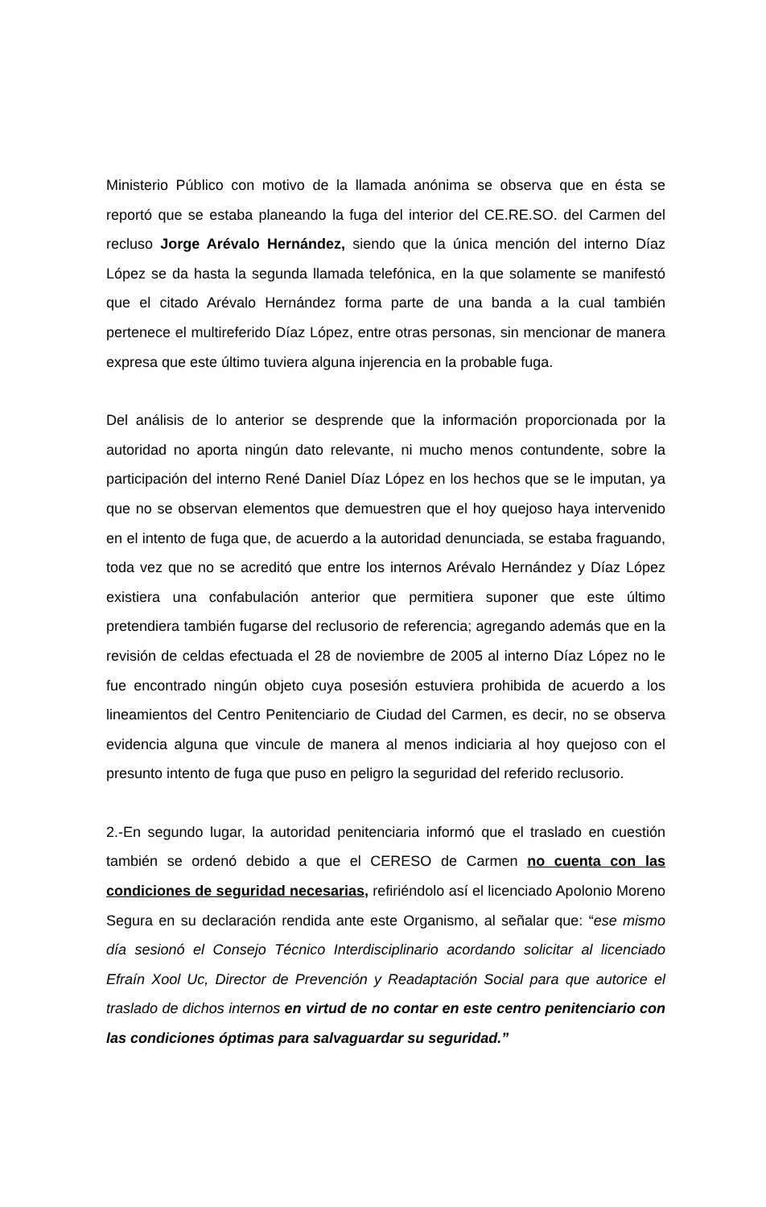Ministerio Público con motivo de la llamada anónima se observa que en ésta se reportó que se estaba planeando la fuga del interior del CE.RE.SO. del Carmen del recluso Jorge Arévalo Hernández, siendo que la única mención del interno Díaz López se da hasta la segunda llamada telefónica, en la que solamente se manifestó que el citado Arévalo Hernández forma parte de una banda a la cual también pertenece el multireferido Díaz López, entre otras personas, sin mencionar de manera expresa que este último tuviera alguna injerencia en la probable fuga.
Del análisis de lo anterior se desprende que la información proporcionada por la autoridad no aporta ningún dato relevante, ni mucho menos contundente, sobre la participación del interno René Daniel Díaz López en los hechos que se le imputan, ya que no se observan elementos que demuestren que el hoy quejoso haya intervenido en el intento de fuga que, de acuerdo a la autoridad denunciada, se estaba fraguando, toda vez que no se acreditó que entre los internos Arévalo Hernández y Díaz López existiera una confabulación anterior que permitiera suponer que este último pretendiera también fugarse del reclusorio de referencia; agregando además que en la revisión de celdas efectuada el 28 de noviembre de 2005 al interno Díaz López no le fue encontrado ningún objeto cuya posesión estuviera prohibida de acuerdo a los lineamientos del Centro Penitenciario de Ciudad del Carmen, es decir, no se observa evidencia alguna que vincule de manera al menos indiciaria al hoy quejoso con el presunto intento de fuga que puso en peligro la seguridad del referido reclusorio.
2.-En segundo lugar, la autoridad penitenciaria informó que el traslado en cuestión también se ordenó debido a que el CERESO de Carmen no cuenta con las condiciones de seguridad necesarias, refiriéndolo así el licenciado Apolonio Moreno Segura en su declaración rendida ante este Organismo, al señalar que: “ese mismo día sesionó el Consejo Técnico Interdisciplinario acordando solicitar al licenciado Efraín Xool Uc, Director de Prevención y Readaptación Social para que autorice el traslado de dichos internos en virtud de no contar en este centro penitenciario con las condiciones óptimas para salvaguardar su seguridad.”